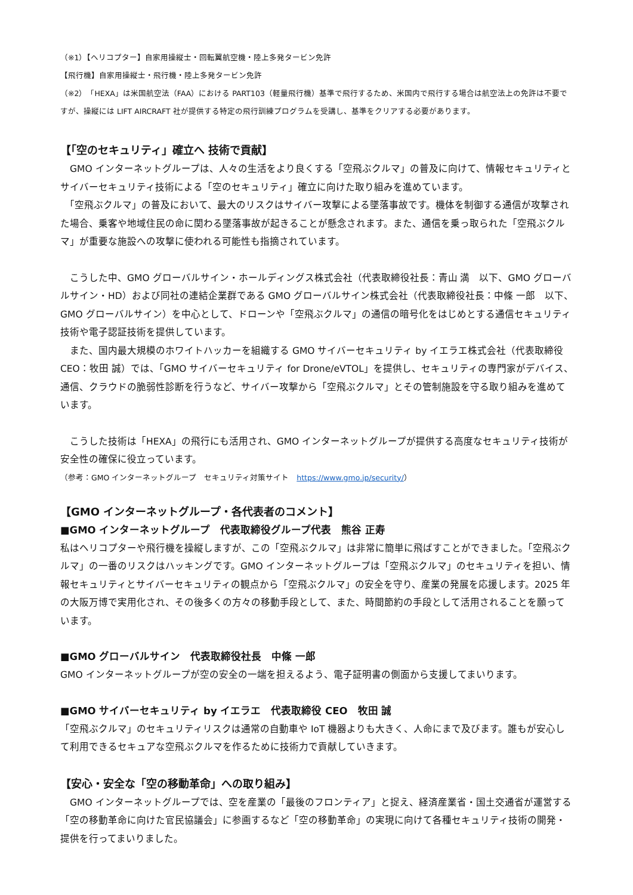（※1）【ヘリコプター】自家用操縦士・回転翼航空機・陸上多発タービン免許
【飛行機】自家用操縦士・飛行機・陸上多発タービン免許
（※2）「HEXA」は米国航空法（FAA）における PART103（軽量飛行機）基準で飛行するため、米国内で飛行する場合は航空法上の免許は不要ですが、操縦には LIFT AIRCRAFT 社が提供する特定の飛行訓練プログラムを受講し、基準をクリアする必要があります。
【「空のセキュリティ」確立へ 技術で貢献】
　GMO インターネットグループは、人々の生活をより良くする「空飛ぶクルマ」の普及に向けて、情報セキュリティとサイバーセキュリティ技術による「空のセキュリティ」確立に向けた取り組みを進めています。
　「空飛ぶクルマ」の普及において、最大のリスクはサイバー攻撃による墜落事故です。機体を制御する通信が攻撃された場合、乗客や地域住民の命に関わる墜落事故が起きることが懸念されます。また、通信を乗っ取られた「空飛ぶクルマ」が重要な施設への攻撃に使われる可能性も指摘されています。
　こうした中、GMO グローバルサイン・ホールディングス株式会社（代表取締役社長：青山 満　以下、GMO グローバルサイン・HD）および同社の連結企業群である GMO グローバルサイン株式会社（代表取締役社長：中條 一郎　以下、GMO グローバルサイン）を中心として、ドローンや「空飛ぶクルマ」の通信の暗号化をはじめとする通信セキュリティ技術や電子認証技術を提供しています。
　また、国内最大規模のホワイトハッカーを組織する GMO サイバーセキュリティ by イエラエ株式会社（代表取締役 CEO：牧田 誠）では、「GMO サイバーセキュリティ for Drone/eVTOL」を提供し、セキュリティの専門家がデバイス、通信、クラウドの脆弱性診断を行うなど、サイバー攻撃から「空飛ぶクルマ」とその管制施設を守る取り組みを進めています。
　こうした技術は「HEXA」の飛行にも活用され、GMO インターネットグループが提供する高度なセキュリティ技術が安全性の確保に役立っています。
（参考：GMO インターネットグループ　セキュリティ対策サイト　https://www.gmo.jp/security/）
【GMO インターネットグループ・各代表者のコメント】
■GMO インターネットグループ　代表取締役グループ代表　熊谷 正寿
私はヘリコプターや飛行機を操縦しますが、この「空飛ぶクルマ」は非常に簡単に飛ばすことができました。「空飛ぶクルマ」の一番のリスクはハッキングです。GMO インターネットグループは「空飛ぶクルマ」のセキュリティを担い、情報セキュリティとサイバーセキュリティの観点から「空飛ぶクルマ」の安全を守り、産業の発展を応援します。2025 年の大阪万博で実用化され、その後多くの方々の移動手段として、また、時間節約の手段として活用されることを願っています。
■GMO グローバルサイン　代表取締役社長　中條 一郎
GMO インターネットグループが空の安全の一端を担えるよう、電子証明書の側面から支援してまいります。
■GMO サイバーセキュリティ by イエラエ　代表取締役 CEO　牧田 誠
「空飛ぶクルマ」のセキュリティリスクは通常の自動車や IoT 機器よりも大きく、人命にまで及びます。誰もが安心して利用できるセキュアな空飛ぶクルマを作るために技術力で貢献していきます。
【安心・安全な「空の移動革命」への取り組み】
　GMO インターネットグループでは、空を産業の「最後のフロンティア」と捉え、経済産業省・国土交通省が運営する「空の移動革命に向けた官民協議会」に参画するなど「空の移動革命」の実現に向けて各種セキュリティ技術の開発・提供を行ってまいりました。